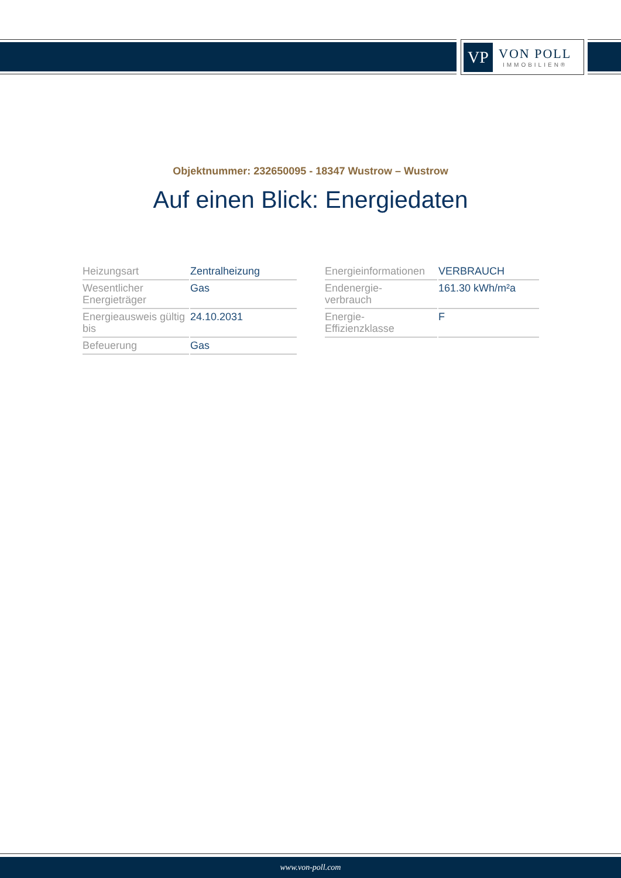VP
VON POLL
IMMOBILIEN®
Objektnummer: 232650095 - 18347 Wustrow – Wustrow
Auf einen Blick: Energiedaten
| Heizungsart | Zentralheizung |
| Wesentlicher Energieträger | Gas |
| Energieausweis gültig bis | 24.10.2031 |
| Befeuerung | Gas |
| Energieinformationen | VERBRAUCH |
| Endenergie- verbrauch | 161.30 kWh/m²a |
| Energie- Effizienzklasse | F |
www.von-poll.com